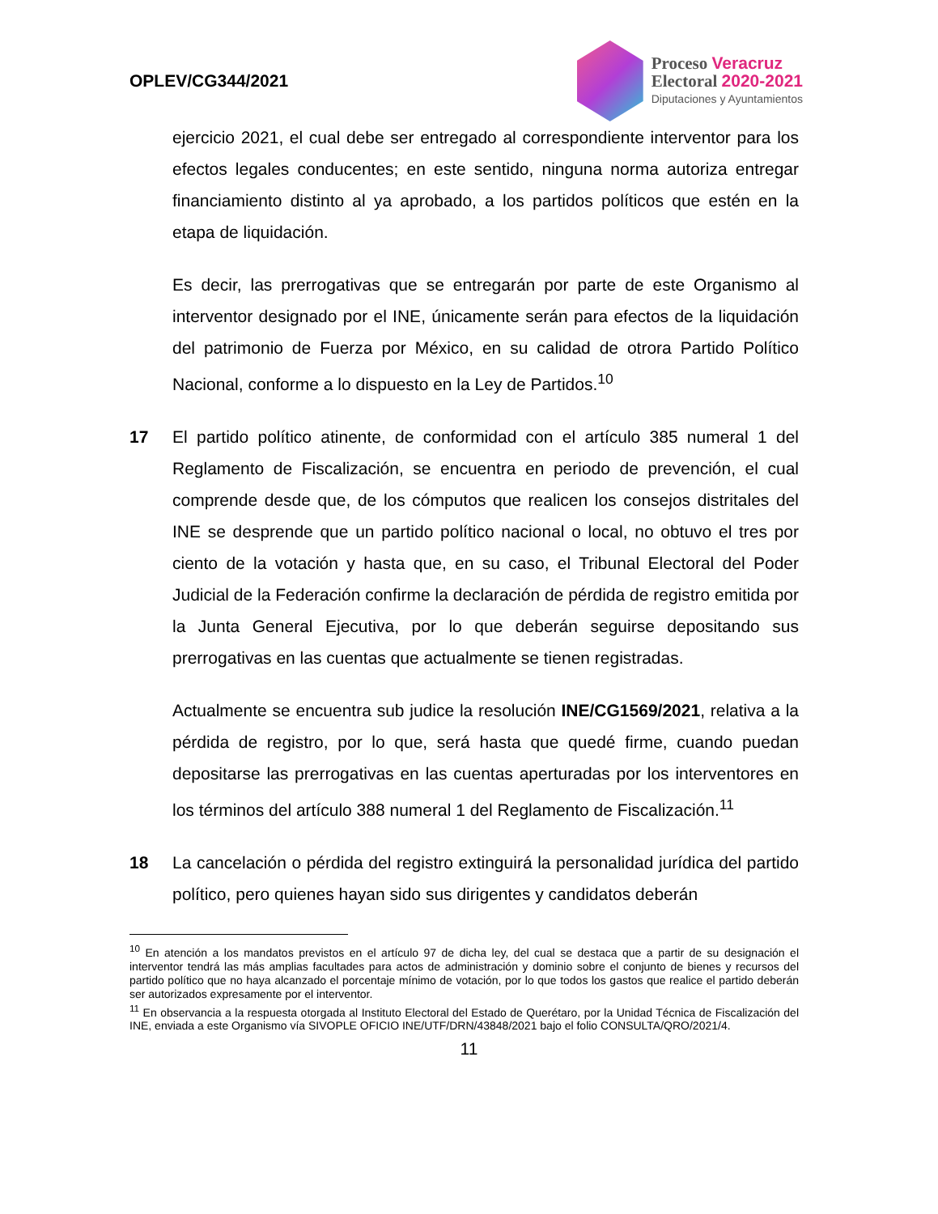OPLEV/CG344/2021
Proceso Veracruz
Electoral 2020-2021
Diputaciones y Ayuntamientos
ejercicio 2021, el cual debe ser entregado al correspondiente interventor para los efectos legales conducentes; en este sentido, ninguna norma autoriza entregar financiamiento distinto al ya aprobado, a los partidos políticos que estén en la etapa de liquidación.
Es decir, las prerrogativas que se entregarán por parte de este Organismo al interventor designado por el INE, únicamente serán para efectos de la liquidación del patrimonio de Fuerza por México, en su calidad de otrora Partido Político Nacional, conforme a lo dispuesto en la Ley de Partidos.<sup>10</sup>
17 El partido político atinente, de conformidad con el artículo 385 numeral 1 del Reglamento de Fiscalización, se encuentra en periodo de prevención, el cual comprende desde que, de los cómputos que realicen los consejos distritales del INE se desprende que un partido político nacional o local, no obtuvo el tres por ciento de la votación y hasta que, en su caso, el Tribunal Electoral del Poder Judicial de la Federación confirme la declaración de pérdida de registro emitida por la Junta General Ejecutiva, por lo que deberán seguirse depositando sus prerrogativas en las cuentas que actualmente se tienen registradas.
Actualmente se encuentra sub judice la resolución INE/CG1569/2021, relativa a la pérdida de registro, por lo que, será hasta que quedé firme, cuando puedan depositarse las prerrogativas en las cuentas aperturadas por los interventores en los términos del artículo 388 numeral 1 del Reglamento de Fiscalización.<sup>11</sup>
18 La cancelación o pérdida del registro extinguirá la personalidad jurídica del partido político, pero quienes hayan sido sus dirigentes y candidatos deberán
<sup>10</sup> En atención a los mandatos previstos en el artículo 97 de dicha ley, del cual se destaca que a partir de su designación el interventor tendrá las más amplias facultades para actos de administración y dominio sobre el conjunto de bienes y recursos del partido político que no haya alcanzado el porcentaje mínimo de votación, por lo que todos los gastos que realice el partido deberán ser autorizados expresamente por el interventor.
<sup>11</sup> En observancia a la respuesta otorgada al Instituto Electoral del Estado de Querétaro, por la Unidad Técnica de Fiscalización del INE, enviada a este Organismo vía SIVOPLE OFICIO INE/UTF/DRN/43848/2021 bajo el folio CONSULTA/QRO/2021/4.
11